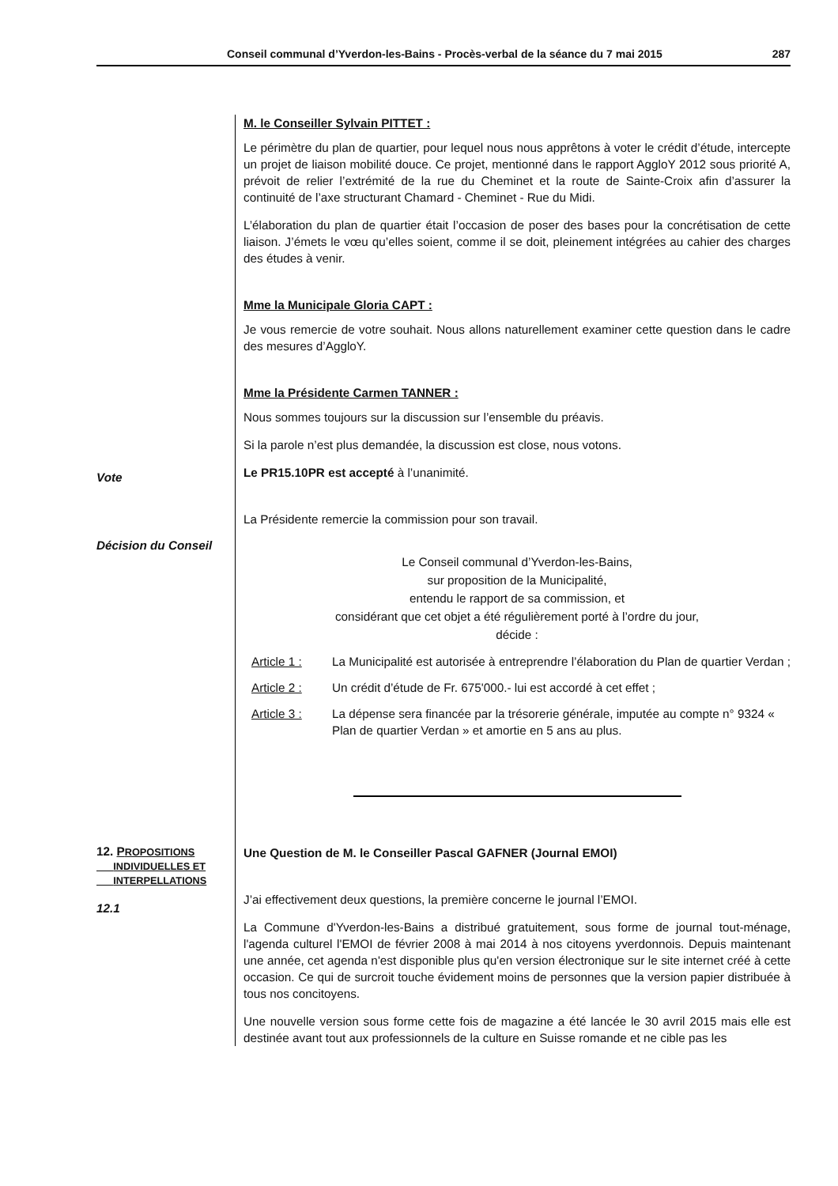Conseil communal d’Yverdon-les-Bains - Procès-verbal de la séance du 7 mai 2015 287
M. le Conseiller Sylvain PITTET :
Le périmètre du plan de quartier, pour lequel nous nous apprêtons à voter le crédit d’étude, intercepte un projet de liaison mobilité douce. Ce projet, mentionné dans le rapport AggloY 2012 sous priorité A, prévoit de relier l’extrémité de la rue du Cheminet et la route de Sainte-Croix afin d’assurer la continuité de l’axe structurant Chamard - Cheminet - Rue du Midi.
L’élaboration du plan de quartier était l’occasion de poser des bases pour la concrétisation de cette liaison. J’émets le vœu qu’elles soient, comme il se doit, pleinement intégrées au cahier des charges des études à venir.
Mme la Municipale Gloria CAPT :
Je vous remercie de votre souhait. Nous allons naturellement examiner cette question dans le cadre des mesures d’AggloY.
Mme la Présidente Carmen TANNER :
Nous sommes toujours sur la discussion sur l’ensemble du préavis.
Si la parole n’est plus demandée, la discussion est close, nous votons.
Vote
Le PR15.10PR est accepté à l’unanimité.
La Présidente remercie la commission pour son travail.
Décision du Conseil
Le Conseil communal d’Yverdon-les-Bains,
sur proposition de la Municipalité,
entendu le rapport de sa commission, et
considérant que cet objet a été régulièrement porté à l’ordre du jour,
décide :
Article 1 : La Municipalité est autorisée à entreprendre l’élaboration du Plan de quartier Verdan ;
Article 2 : Un crédit d’étude de Fr. 675'000.- lui est accordé à cet effet ;
Article 3 : La dépense sera financée par la trésorerie générale, imputée au compte n° 9324 « Plan de quartier Verdan » et amortie en 5 ans au plus.
12. PROPOSITIONS
INDIVIDUELLES ET
INTERPELLATIONS
12.1
Une Question de M. le Conseiller Pascal GAFNER (Journal EMOI)
J’ai effectivement deux questions, la première concerne le journal l’EMOI.
La Commune d'Yverdon-les-Bains a distribué gratuitement, sous forme de journal tout-ménage, l'agenda culturel l'EMOI de février 2008 à mai 2014 à nos citoyens yverdonnois. Depuis maintenant une année, cet agenda n'est disponible plus qu'en version électronique sur le site internet créé à cette occasion. Ce qui de surcroit touche évidement moins de personnes que la version papier distribuée à tous nos concitoyens.
Une nouvelle version sous forme cette fois de magazine a été lancée le 30 avril 2015 mais elle est destinée avant tout aux professionnels de la culture en Suisse romande et ne cible pas les